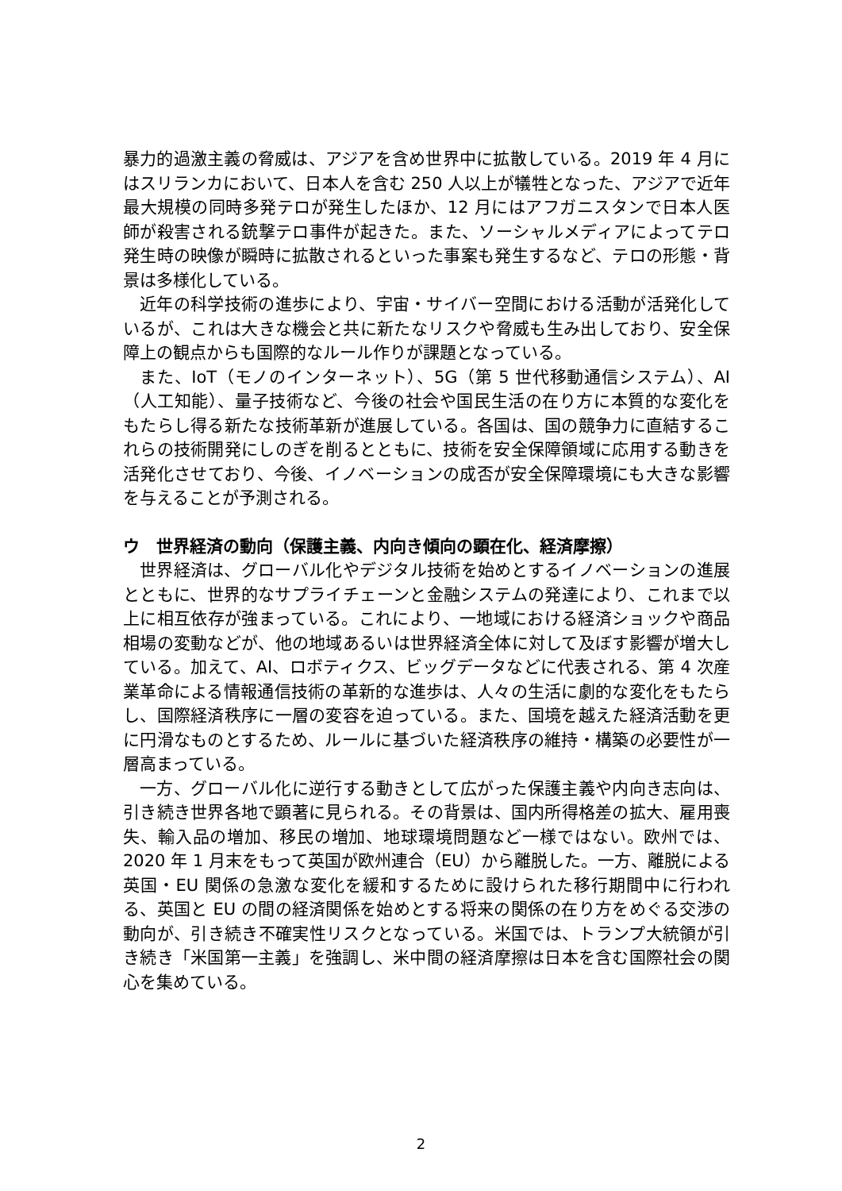暴力的過激主義の脅威は、アジアを含め世界中に拡散している。2019 年 4 月にはスリランカにおいて、日本人を含む 250 人以上が犠牲となった、アジアで近年最大規模の同時多発テロが発生したほか、12 月にはアフガニスタンで日本人医師が殺害される銃撃テロ事件が起きた。また、ソーシャルメディアによってテロ発生時の映像が瞬時に拡散されるといった事案も発生するなど、テロの形態・背景は多様化している。
近年の科学技術の進歩により、宇宙・サイバー空間における活動が活発化しているが、これは大きな機会と共に新たなリスクや脅威も生み出しており、安全保障上の観点からも国際的なルール作りが課題となっている。
また、IoT（モノのインターネット）、5G（第 5 世代移動通信システム）、AI（人工知能）、量子技術など、今後の社会や国民生活の在り方に本質的な変化をもたらし得る新たな技術革新が進展している。各国は、国の競争力に直結するこれらの技術開発にしのぎを削るとともに、技術を安全保障領域に応用する動きを活発化させており、今後、イノベーションの成否が安全保障環境にも大きな影響を与えることが予測される。
ウ　世界経済の動向（保護主義、内向き傾向の顕在化、経済摩擦）
世界経済は、グローバル化やデジタル技術を始めとするイノベーションの進展とともに、世界的なサプライチェーンと金融システムの発達により、これまで以上に相互依存が強まっている。これにより、一地域における経済ショックや商品相場の変動などが、他の地域あるいは世界経済全体に対して及ぼす影響が増大している。加えて、AI、ロボティクス、ビッグデータなどに代表される、第 4 次産業革命による情報通信技術の革新的な進歩は、人々の生活に劇的な変化をもたらし、国際経済秩序に一層の変容を迫っている。また、国境を越えた経済活動を更に円滑なものとするため、ルールに基づいた経済秩序の維持・構築の必要性が一層高まっている。
一方、グローバル化に逆行する動きとして広がった保護主義や内向き志向は、引き続き世界各地で顕著に見られる。その背景は、国内所得格差の拡大、雇用喪失、輸入品の増加、移民の増加、地球環境問題など一様ではない。欧州では、2020 年 1 月末をもって英国が欧州連合（EU）から離脱した。一方、離脱による英国・EU 関係の急激な変化を緩和するために設けられた移行期間中に行われる、英国と EU の間の経済関係を始めとする将来の関係の在り方をめぐる交渉の動向が、引き続き不確実性リスクとなっている。米国では、トランプ大統領が引き続き「米国第一主義」を強調し、米中間の経済摩擦は日本を含む国際社会の関心を集めている。
2